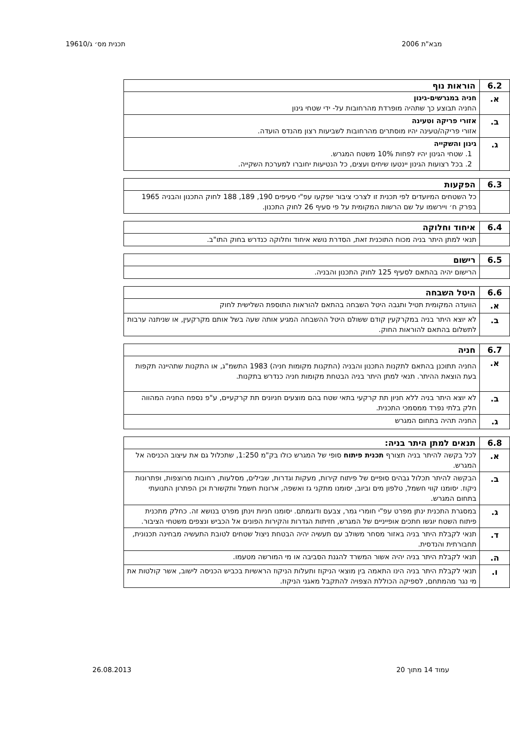מבא"ת 2006 תכנית מס׳ ג/19610
| 6.2 | הוראות נוף |
| --- | --- |
| א. | חניה במגרשים-גינון החניה תבוצע כך שתהיה מופרדת מהרחובות על- ידי שטחי גינון |
| ב. | אזורי פריקה וטעינה אזורי פריקה/טעינה יהיו מוסתרים מהרחובות לשביעות רצון מהנדס הועדה. |
| ג. | גינון והשקייה 1. שטחי הגינון יהיו לפחות 10% משטח המגרש. 2. בכל רצועות הגינון יינטעו שיחים ועצים, כל הנטיעות יחוברו למערכת השקייה. |
| 6.3 | הפקעות |
| --- | --- |
| | כל השטחים המיועדים לפי תכנית זו לצרכי ציבור יופקעו עפ"י סעיפים 190, 189, 188 לחוק התכנון והבניה 1965 בפרק ח׳ ויירשמו על שם הרשות המקומית על פי סעיף 26 לחוק התכנון. |
| 6.4 | איחוד וחלוקה |
| --- | --- |
| | תנאי למתן היתר בניה מכוח התוכנית זאת, הסדרת נושא איחוד וחלוקה כנדרש בחוק התו"ב. |
| 6.5 | רישום |
| --- | --- |
| | הרישום יהיה בהתאם לסעיף 125 לחוק התכנון והבניה. |
| 6.6 | היטל השבחה |
| --- | --- |
| א. | הוועדה המקומית תטיל ותגבה היטל השבחה בהתאם להוראות התוספת השלישית לחוק |
| ב. | לא יוצא היתר בניה במקרקעין קודם ששולם היטל ההשבחה המגיע אותה שעה בשל אותם מקרקעין, או שניתנה ערבות לתשלום בהתאם להוראות החוק. |
| 6.7 | חניה |
| --- | --- |
| א. | החניה תתוכנן בהתאם לתקנות התכנון והבניה (התקנות מקומות חניה) 1983 התשמ"ג, או התקנות שתהיינה תקפות בעת הוצאת ההיתר. תנאי למתן היתר בניה הבטחת מקומות חניה כנדרש בתקנות. |
| ב. | לא יוצא היתר בניה ללא חניון תת קרקעי בתאי שטח בהם מוצעים חניונים תת קרקעיים, ע"פ נספח החניה המהווה חלק בלתי נפרד ממסמכי התכנית. |
| ג. | החניה תהיה בתחום המגרש |
| 6.8 | תנאים למתן היתר בניה: |
| --- | --- |
| א. | לכל בקשה להיתר בניה תצורף תכנית פיתוח סופי של המגרש כולו בק"מ 1:250, שתכלול גם את עיצוב הכניסה אל המגרש. |
| ב. | הבקשה להיתר תכלול גבהים סופיים של פיתוח קירות, מעקות וגדרות, שבילים, מסלעות, רחובות מרוצפות, ופתרונות ניקוז. יסומנו קווי חשמל, טלפון מים וביוב, יסומנו מתקני גז ואשפה, ארונות חשמל ותקשורת וכן הפתרון התנועתי בתחום המגרש. |
| ג. | במסגרת התכנית ינתן מפרט עפ"י חומרי גמר, צבעם ודוגמתם. יסומנו חניות וינתן מפרט בנושא זה. כחלק מתכנית פיתוח השטח יוגשו חתכים אופייניים של המגרש, חזיתות הגדרות והקירות הפונים אל הכביש ונצפים משטחי הציבור. |
| ד. | תנאי לקבלת היתר בניה באזור מסחר משולב עם תעשיה יהיה הבטחת ניצול שטחים לטובת התעשיה מבחינה תכנונית, תחבורתית והנדסית. |
| ה. | תנאי לקבלת היתר בניה יהיה אשור המשרד להגנת הסביבה או מי המורשה מטעמו. |
| ו. | תנאי לקבלת היתר בניה הינו התאמה בין מוצאי הניקוז ותעלות הניקוז הראשיות בכביש הכניסה לישוב, אשר קולטות את מי נגר מהמתחם, לספיקה הכוללת הצפויה להתקבל מאגני הניקוז. |
עמוד 14 מתוך 20 26.08.2013